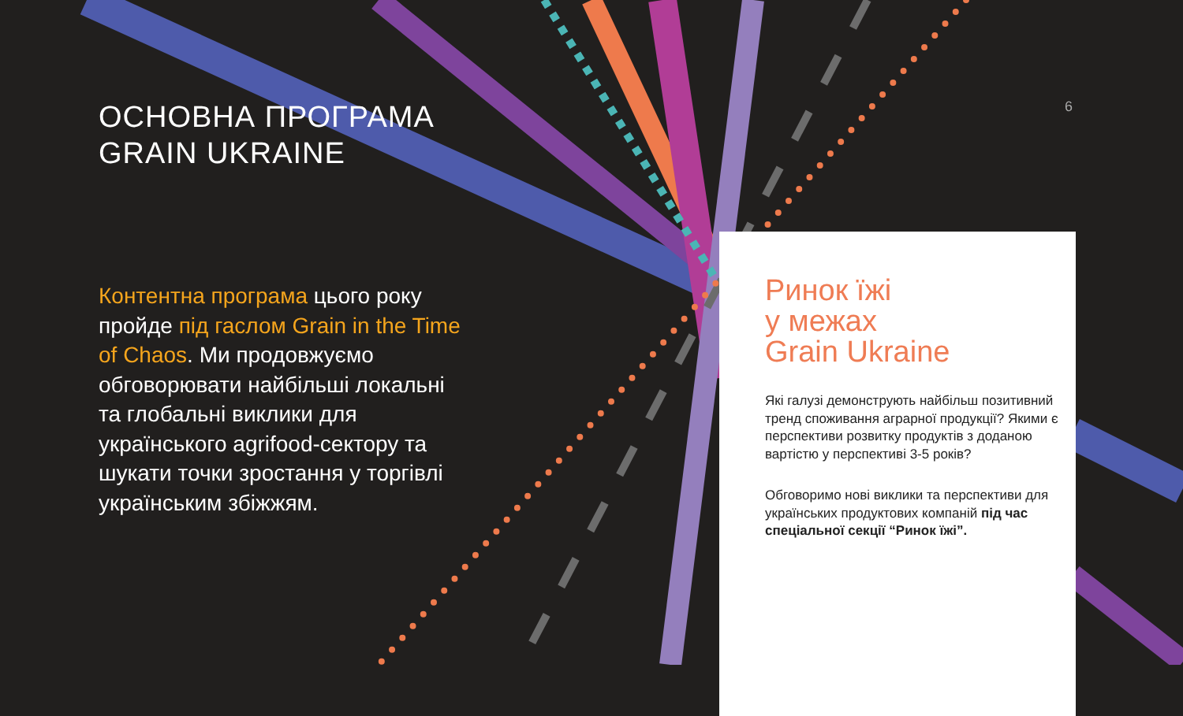ОСНОВНА ПРОГРАМА
GRAIN UKRAINE
Контентна програма цього року пройде під гаслом Grain in the Time of Chaos. Ми продовжуємо обговорювати найбільші локальні та глобальні виклики для українського agrifood-сектору та шукати точки зростання у торгівлі українським збіжжям.
6
Ринок їжі
у межах
Grain Ukraine
Які галузі демонструють найбільш позитивний тренд споживання аграрної продукції? Якими є перспективи розвитку продуктів з доданою вартістю у перспективі 3-5 років?
Обговоримо нові виклики та перспективи для українських продуктових компаній під час спеціальної секції “Ринок їжі”.